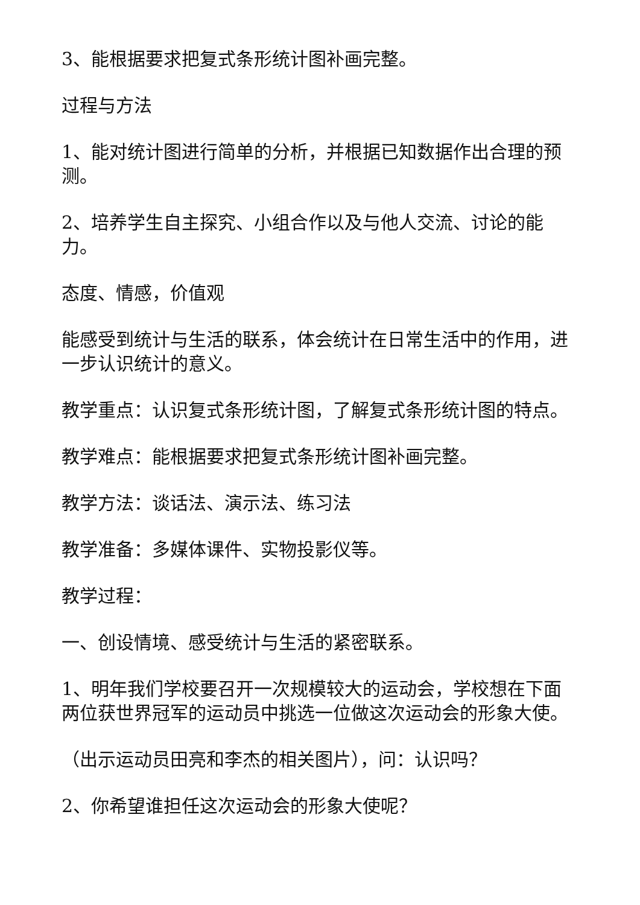3、能根据要求把复式条形统计图补画完整。
过程与方法
1、能对统计图进行简单的分析，并根据已知数据作出合理的预测。
2、培养学生自主探究、小组合作以及与他人交流、讨论的能力。
态度、情感，价值观
能感受到统计与生活的联系，体会统计在日常生活中的作用，进一步认识统计的意义。
教学重点：认识复式条形统计图，了解复式条形统计图的特点。
教学难点：能根据要求把复式条形统计图补画完整。
教学方法：谈话法、演示法、练习法
教学准备：多媒体课件、实物投影仪等。
教学过程：
一、创设情境、感受统计与生活的紧密联系。
1、明年我们学校要召开一次规模较大的运动会，学校想在下面两位获世界冠军的运动员中挑选一位做这次运动会的形象大使。
（出示运动员田亮和李杰的相关图片），问：认识吗？
2、你希望谁担任这次运动会的形象大使呢？